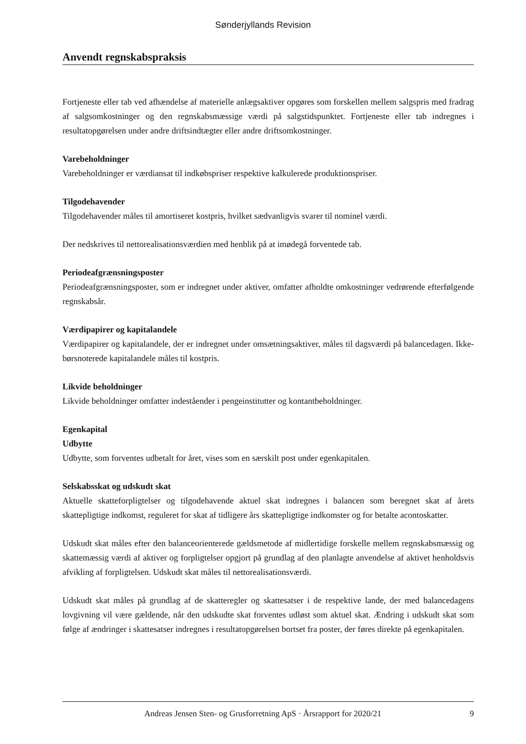Sønderjyllands Revision
Anvendt regnskabspraksis
Fortjeneste eller tab ved afhændelse af materielle anlægsaktiver opgøres som forskellen mellem salgspris med fradrag af salgsomkostninger og den regnskabsmæssige værdi på salgstidspunktet. Fortjeneste eller tab indregnes i resultatopgørelsen under andre driftsindtægter eller andre driftsomkostninger.
Varebeholdninger
Varebeholdninger er værdiansat til indkøbspriser respektive kalkulerede produktionspriser.
Tilgodehavender
Tilgodehavender måles til amortiseret kostpris, hvilket sædvanligvis svarer til nominel værdi.
Der nedskrives til nettorealisationsværdien med henblik på at imødegå forventede tab.
Periodeafgrænsningsposter
Periodeafgrænsningsposter, som er indregnet under aktiver, omfatter afholdte omkostninger vedrørende efterfølgende regnskabsår.
Værdipapirer og kapitalandele
Værdipapirer og kapitalandele, der er indregnet under omsætningsaktiver, måles til dagsværdi på balancedagen. Ikke-børsnoterede kapitalandele måles til kostpris.
Likvide beholdninger
Likvide beholdninger omfatter indeståender i pengeinstitutter og kontantbeholdninger.
Egenkapital
Udbytte
Udbytte, som forventes udbetalt for året, vises som en særskilt post under egenkapitalen.
Selskabsskat og udskudt skat
Aktuelle skatteforpligtelser og tilgodehavende aktuel skat indregnes i balancen som beregnet skat af årets skattepligtige indkomst, reguleret for skat af tidligere års skattepligtige indkomster og for betalte acontoskatter.
Udskudt skat måles efter den balanceorienterede gældsmetode af midlertidige forskelle mellem regnskabsmæssig og skattemæssig værdi af aktiver og forpligtelser opgjort på grundlag af den planlagte anvendelse af aktivet henholdsvis afvikling af forpligtelsen. Udskudt skat måles til nettorealisationsværdi.
Udskudt skat måles på grundlag af de skatteregler og skattesatser i de respektive lande, der med balancedagens lovgivning vil være gældende, når den udskudte skat forventes udløst som aktuel skat. Ændring i udskudt skat som følge af ændringer i skattesatser indregnes i resultatopgørelsen bortset fra poster, der føres direkte på egenkapitalen.
Andreas Jensen Sten- og Grusforretning ApS · Årsrapport for 2020/21 9